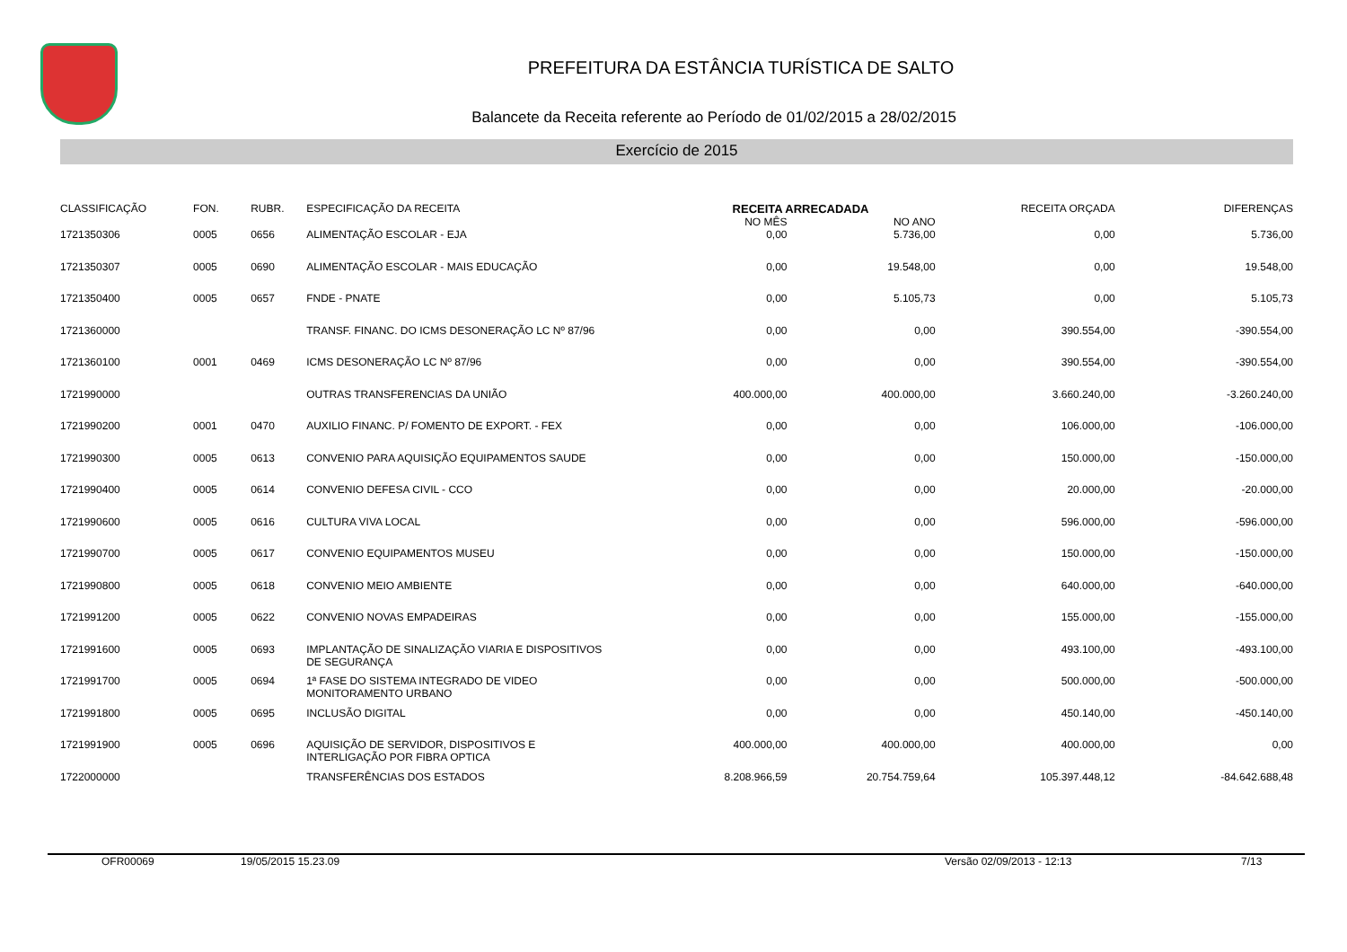PREFEITURA DA ESTÂNCIA TURÍSTICA DE SALTO
Balancete da Receita referente ao Período de 01/02/2015 a 28/02/2015
Exercício de 2015
| CLASSIFICAÇÃO | FON. | RUBR. | ESPECIFICAÇÃO DA RECEITA | RECEITA ARRECADADA | | RECEITA ORÇADA | DIFERENÇAS |
| --- | --- | --- | --- | --- | --- | --- | --- |
| | | | | NO MÊS | NO ANO | | |
| 1721350306 | 0005 | 0656 | ALIMENTAÇÃO ESCOLAR - EJA | 0,00 | 5.736,00 | 0,00 | 5.736,00 |
| 1721350307 | 0005 | 0690 | ALIMENTAÇÃO ESCOLAR - MAIS EDUCAÇÃO | 0,00 | 19.548,00 | 0,00 | 19.548,00 |
| 1721350400 | 0005 | 0657 | FNDE - PNATE | 0,00 | 5.105,73 | 0,00 | 5.105,73 |
| 1721360000 | | | TRANSF. FINANC. DO ICMS DESONERAÇÃO LC Nº 87/96 | 0,00 | 0,00 | 390.554,00 | -390.554,00 |
| 1721360100 | 0001 | 0469 | ICMS DESONERAÇÃO LC Nº 87/96 | 0,00 | 0,00 | 390.554,00 | -390.554,00 |
| 1721990000 | | | OUTRAS TRANSFERENCIAS DA UNIÃO | 400.000,00 | 400.000,00 | 3.660.240,00 | -3.260.240,00 |
| 1721990200 | 0001 | 0470 | AUXILIO FINANC. P/ FOMENTO DE EXPORT. - FEX | 0,00 | 0,00 | 106.000,00 | -106.000,00 |
| 1721990300 | 0005 | 0613 | CONVENIO PARA AQUISIÇÃO EQUIPAMENTOS SAUDE | 0,00 | 0,00 | 150.000,00 | -150.000,00 |
| 1721990400 | 0005 | 0614 | CONVENIO DEFESA CIVIL - CCO | 0,00 | 0,00 | 20.000,00 | -20.000,00 |
| 1721990600 | 0005 | 0616 | CULTURA VIVA LOCAL | 0,00 | 0,00 | 596.000,00 | -596.000,00 |
| 1721990700 | 0005 | 0617 | CONVENIO EQUIPAMENTOS MUSEU | 0,00 | 0,00 | 150.000,00 | -150.000,00 |
| 1721990800 | 0005 | 0618 | CONVENIO MEIO AMBIENTE | 0,00 | 0,00 | 640.000,00 | -640.000,00 |
| 1721991200 | 0005 | 0622 | CONVENIO NOVAS EMPADEIRAS | 0,00 | 0,00 | 155.000,00 | -155.000,00 |
| 1721991600 | 0005 | 0693 | IMPLANTAÇÃO DE SINALIZAÇÃO VIARIA E DISPOSITIVOS DE SEGURANÇA | 0,00 | 0,00 | 493.100,00 | -493.100,00 |
| 1721991700 | 0005 | 0694 | 1ª FASE DO SISTEMA INTEGRADO DE VIDEO MONITORAMENTO URBANO | 0,00 | 0,00 | 500.000,00 | -500.000,00 |
| 1721991800 | 0005 | 0695 | INCLUSÃO DIGITAL | 0,00 | 0,00 | 450.140,00 | -450.140,00 |
| 1721991900 | 0005 | 0696 | AQUISIÇÃO DE SERVIDOR, DISPOSITIVOS E INTERLIGAÇÃO POR FIBRA OPTICA | 400.000,00 | 400.000,00 | 400.000,00 | 0,00 |
| 1722000000 | | | TRANSFERÊNCIAS DOS ESTADOS | 8.208.966,59 | 20.754.759,64 | 105.397.448,12 | -84.642.688,48 |
OFR00069 19/05/2015 15.23.09 Versão 02/09/2013 - 12:13 7/13